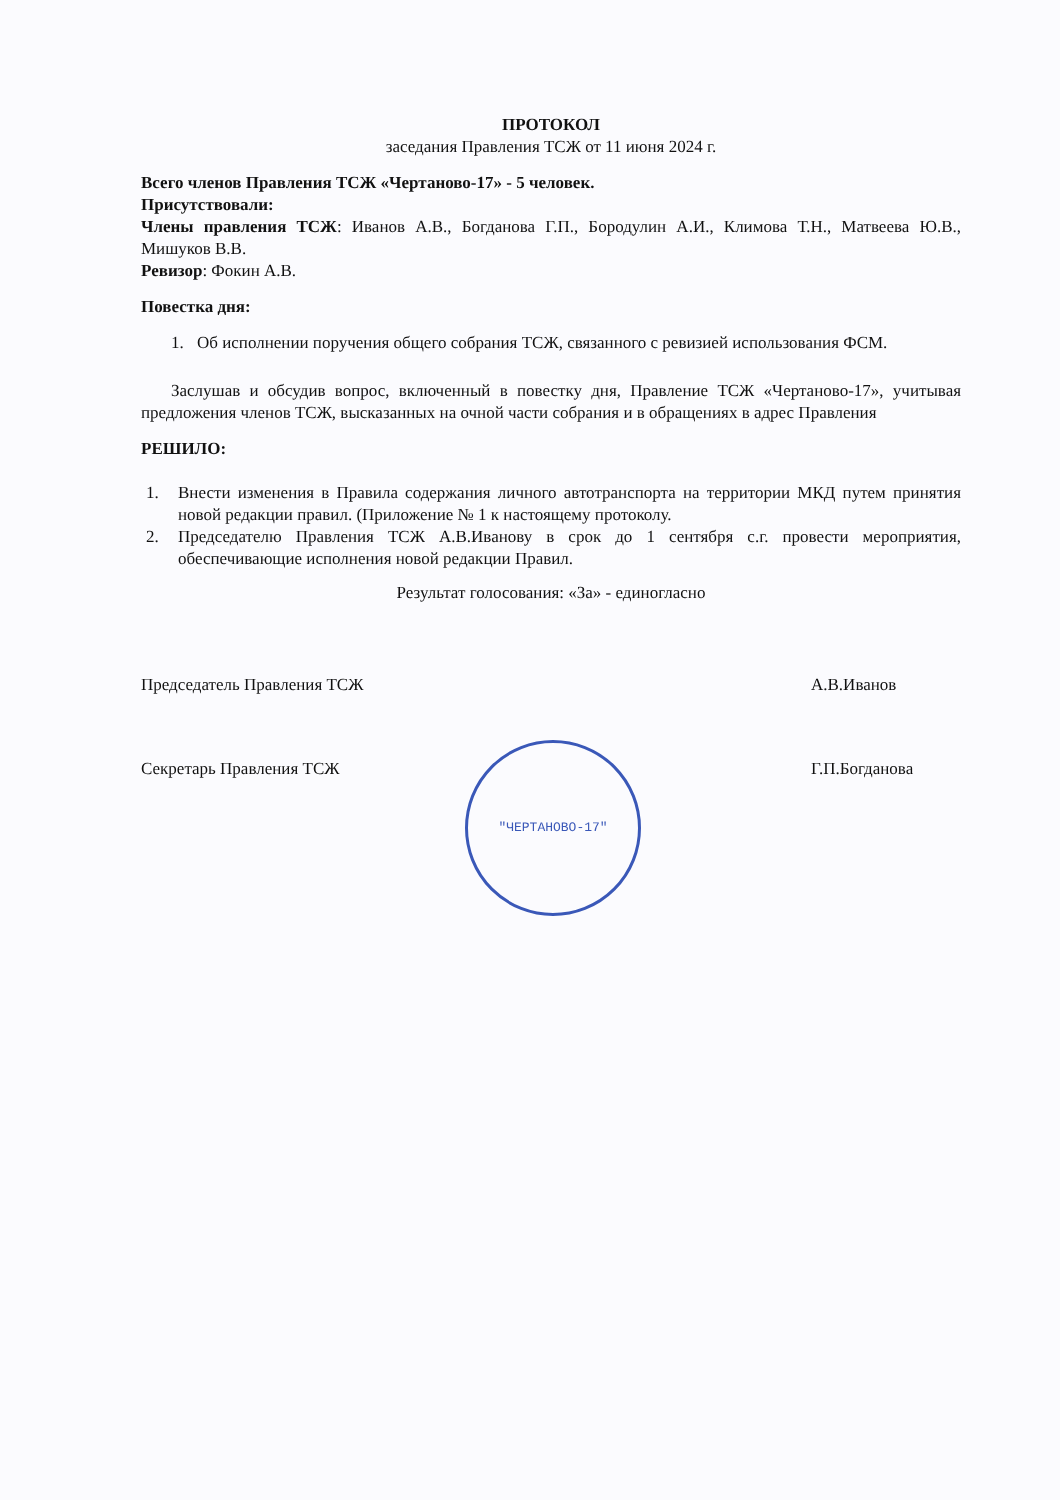ПРОТОКОЛ
заседания Правления ТСЖ от 11 июня 2024 г.
Всего членов Правления ТСЖ «Чертаново-17» - 5 человек.
Присутствовали:
Члены правления ТСЖ: Иванов А.В., Богданова Г.П., Бородулин А.И., Климова Т.Н., Матвеева Ю.В., Мишуков В.В.
Ревизор: Фокин А.В.
Повестка дня:
1. Об исполнении поручения общего собрания ТСЖ, связанного с ревизией использования ФСМ.
Заслушав и обсудив вопрос, включенный в повестку дня, Правление ТСЖ «Чертаново-17», учитывая предложения членов ТСЖ, высказанных на очной части собрания и в обращениях в адрес Правления
РЕШИЛО:
1. Внести изменения в Правила содержания личного автотранспорта на территории МКД путем принятия новой редакции правил. (Приложение № 1 к настоящему протоколу.
2. Председателю Правления ТСЖ А.В.Иванову в срок до 1 сентября с.г. провести мероприятия, обеспечивающие исполнения новой редакции Правил.
Результат голосования: «За» - единогласно
Председатель Правления ТСЖ А.В.Иванов
Секретарь Правления ТСЖ Г.П.Богданова
"ЧЕРТАНОВО-17"